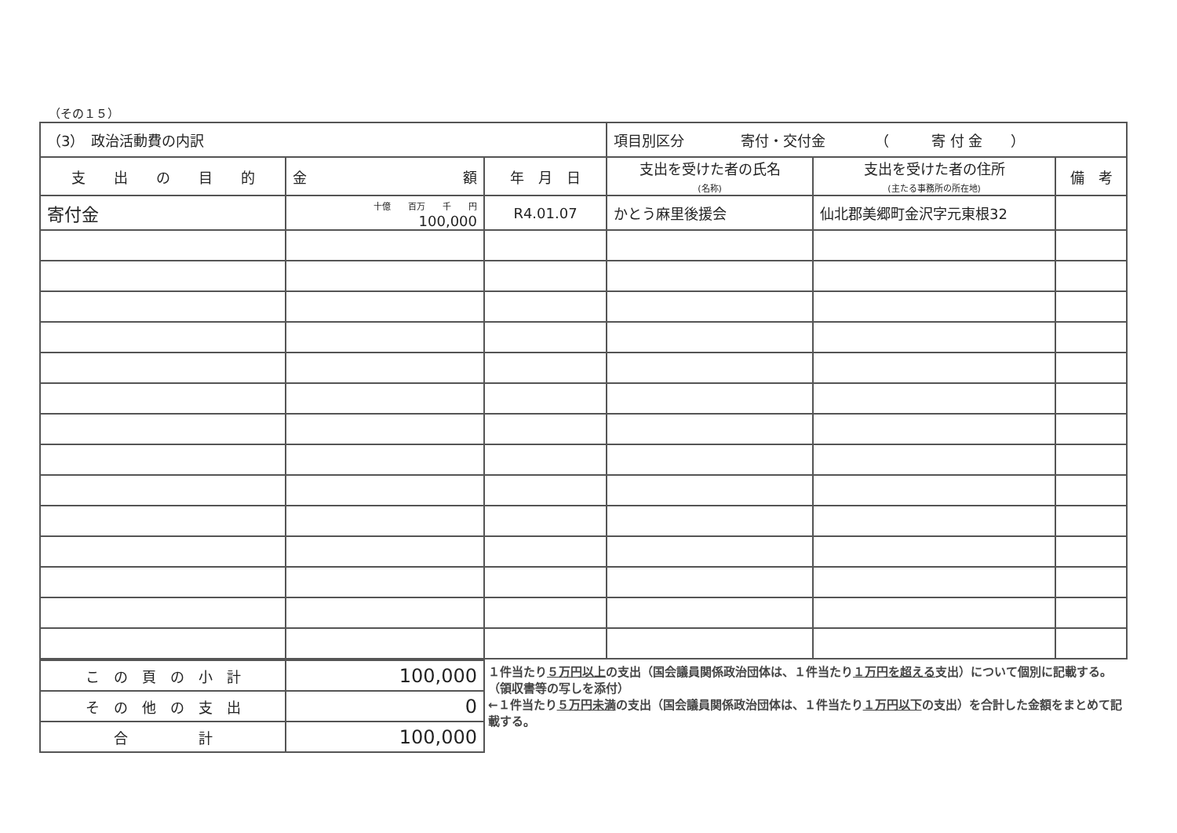（その１５）
| （3） 政治活動費の内訳 | | | 項目別区分 寄付・交付金 （ 寄 付 金 ） | | |
| 支 出 の 目 的 | 金 額 | 年 月 日 | 支出を受けた者の氏名 (名称) | 支出を受けた者の住所 (主たる事務所の所在地) | 備 考 |
| 寄付金 | 十億 百万 千 円 100,000 | R4.01.07 | かとう麻里後援会 | 仙北郡美郷町金沢字元東根32 | |
| こ の 頁 の 小 計 | 100,000 |
| そ の 他 の 支 出 | 0 |
| 合 計 | 100,000 |
１件当たり５万円以上の支出（国会議員関係政治団体は、１件当たり１万円を超える支出）について個別に記載する。（領収書等の写しを添付）
←１件当たり５万円未満の支出（国会議員関係政治団体は、１件当たり１万円以下の支出）を合計した金額をまとめて記載する。